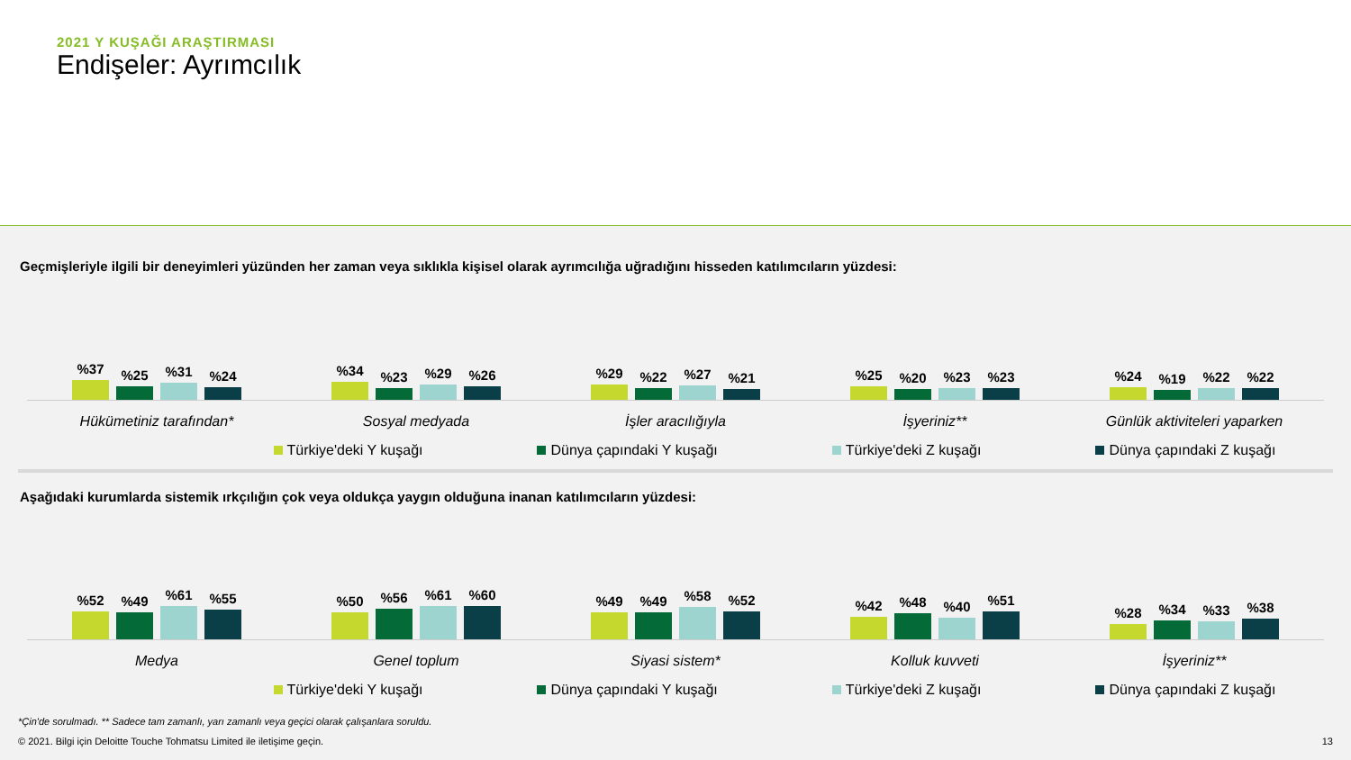2021 Y KUŞAĞI ARAŞTIRMASI
Endişeler: Ayrımcılık
Geçmişleriyle ilgili bir deneyimleri yüzünden her zaman veya sıklıkla kişisel olarak ayrımcılığa uğradığını hisseden katılımcıların yüzdesi:
%37
%25
%31
%24
%34
%23
%29
%26
%29
%22
%27
%21
%25
%20
%23
%23
%24
%19
%22
%22
Hükümetiniz tarafından* Sosyal medyada İşler aracılığıyla İşyeriniz** Günlük aktiviteleri yaparken
Türkiye'deki Y kuşağı Dünya çapındaki Y kuşağı Türkiye'deki Z kuşağı Dünya çapındaki Z kuşağı
Aşağıdaki kurumlarda sistemik ırkçılığın çok veya oldukça yaygın olduğuna inanan katılımcıların yüzdesi:
%52
%49
%61
%55
%50
%56
%61
%60
%49
%49
%58
%52
%42
%48
%40
%51
%28
%34
%33
%38
Medya Genel toplum Siyasi sistem* Kolluk kuvveti İşyeriniz**
Türkiye'deki Y kuşağı Dünya çapındaki Y kuşağı Türkiye'deki Z kuşağı Dünya çapındaki Z kuşağı
*Çin'de sorulmadı. ** Sadece tam zamanlı, yarı zamanlı veya geçici olarak çalışanlara soruldu.
© 2021. Bilgi için Deloitte Touche Tohmatsu Limited ile iletişime geçin. 13